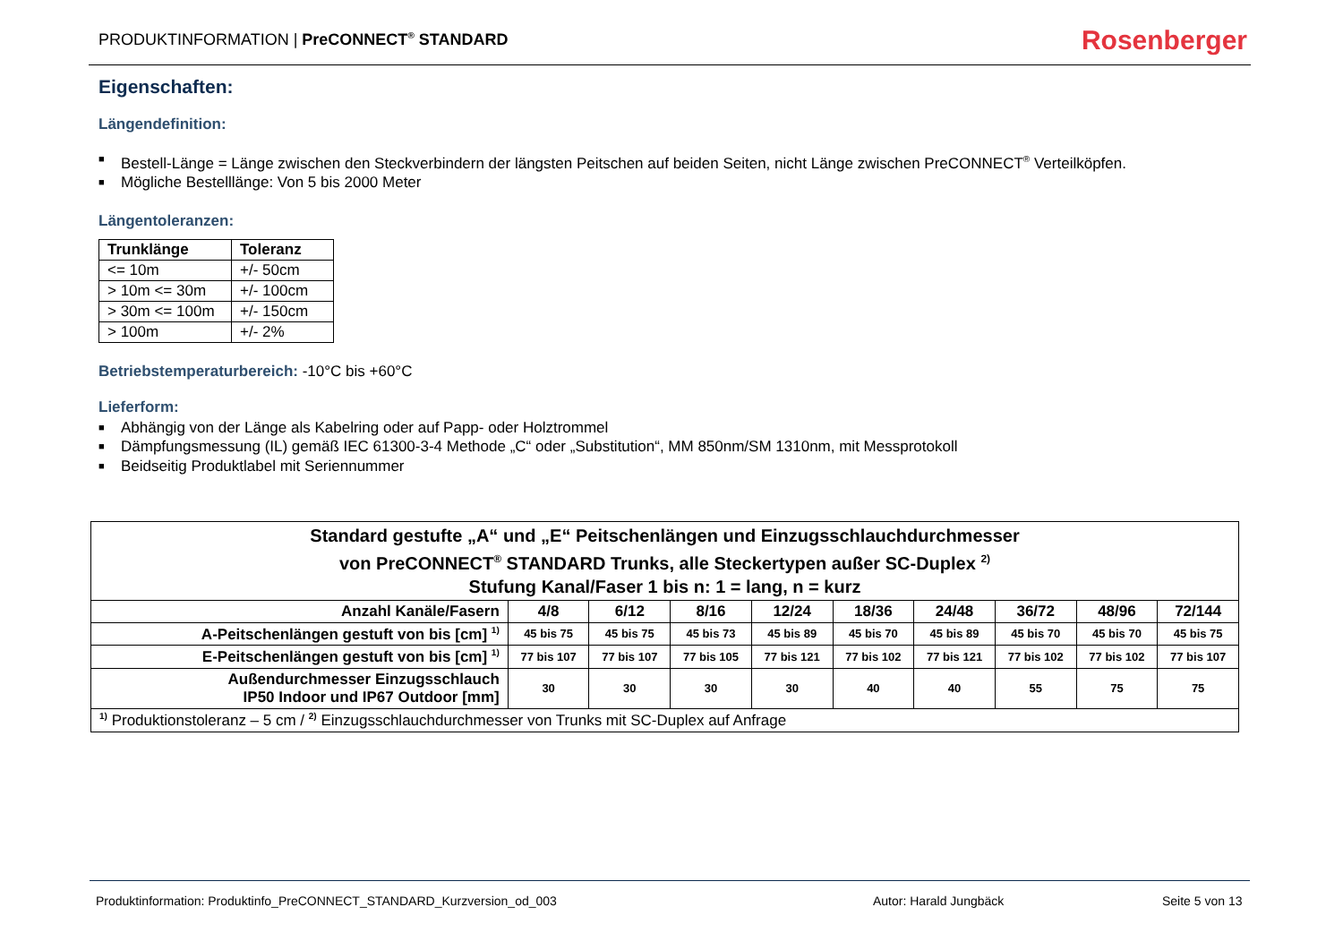PRODUKTINFORMATION | PreCONNECT<sup>®</sup> STANDARD
Rosenberger
Eigenschaften:
Längendefinition:
■ Bestell-Länge = Länge zwischen den Steckverbindern der längsten Peitschen auf beiden Seiten, nicht Länge zwischen PreCONNECT<sup>®</sup> Verteilköpfen.
■ Mögliche Bestelllänge: Von 5 bis 2000 Meter
Längentoleranzen:
| Trunklänge | Toleranz |
| --- | --- |
| <= 10m | +/- 50cm |
| > 10m <= 30m | +/- 100cm |
| > 30m <= 100m | +/- 150cm |
| > 100m | +/- 2% |
Betriebstemperaturbereich: -10°C bis +60°C
Lieferform:
■ Abhängig von der Länge als Kabelring oder auf Papp- oder Holztrommel
■ Dämpfungsmessung (IL) gemäß IEC 61300-3-4 Methode „C“ oder „Substitution“, MM 850nm/SM 1310nm, mit Messprotokoll
■ Beidseitig Produktlabel mit Seriennummer
| Standard gestufte „A“ und „E“ Peitschenlängen und Einzugsschlauchdurchmesser von PreCONNECT<sup>®</sup> STANDARD Trunks, alle Steckertypen außer SC-Duplex <sup>2)</sup> Stufung Kanal/Faser 1 bis n: 1 = lang, n = kurz | | | | | | | | | |
| --- | --- | --- | --- | --- | --- | --- | --- | --- | --- |
| Anzahl Kanäle/Fasern | 4/8 | 6/12 | 8/16 | 12/24 | 18/36 | 24/48 | 36/72 | 48/96 | 72/144 |
| A-Peitschenlängen gestuft von bis [cm] <sup>1)</sup> | 45 bis 75 | 45 bis 75 | 45 bis 73 | 45 bis 89 | 45 bis 70 | 45 bis 89 | 45 bis 70 | 45 bis 70 | 45 bis 75 |
| E-Peitschenlängen gestuft von bis [cm] <sup>1)</sup> | 77 bis 107 | 77 bis 107 | 77 bis 105 | 77 bis 121 | 77 bis 102 | 77 bis 121 | 77 bis 102 | 77 bis 102 | 77 bis 107 |
| Außendurchmesser Einzugsschlauch IP50 Indoor und IP67 Outdoor [mm] | 30 | 30 | 30 | 30 | 40 | 40 | 55 | 75 | 75 |
| <sup>1)</sup> Produktionstoleranz – 5 cm / <sup>2)</sup> Einzugsschlauchdurchmesser von Trunks mit SC-Duplex auf Anfrage | | | | | | | | | |
Produktinformation: Produktinfo_PreCONNECT_STANDARD_Kurzversion_od_003 Autor: Harald Jungbäck Seite 5 von 13